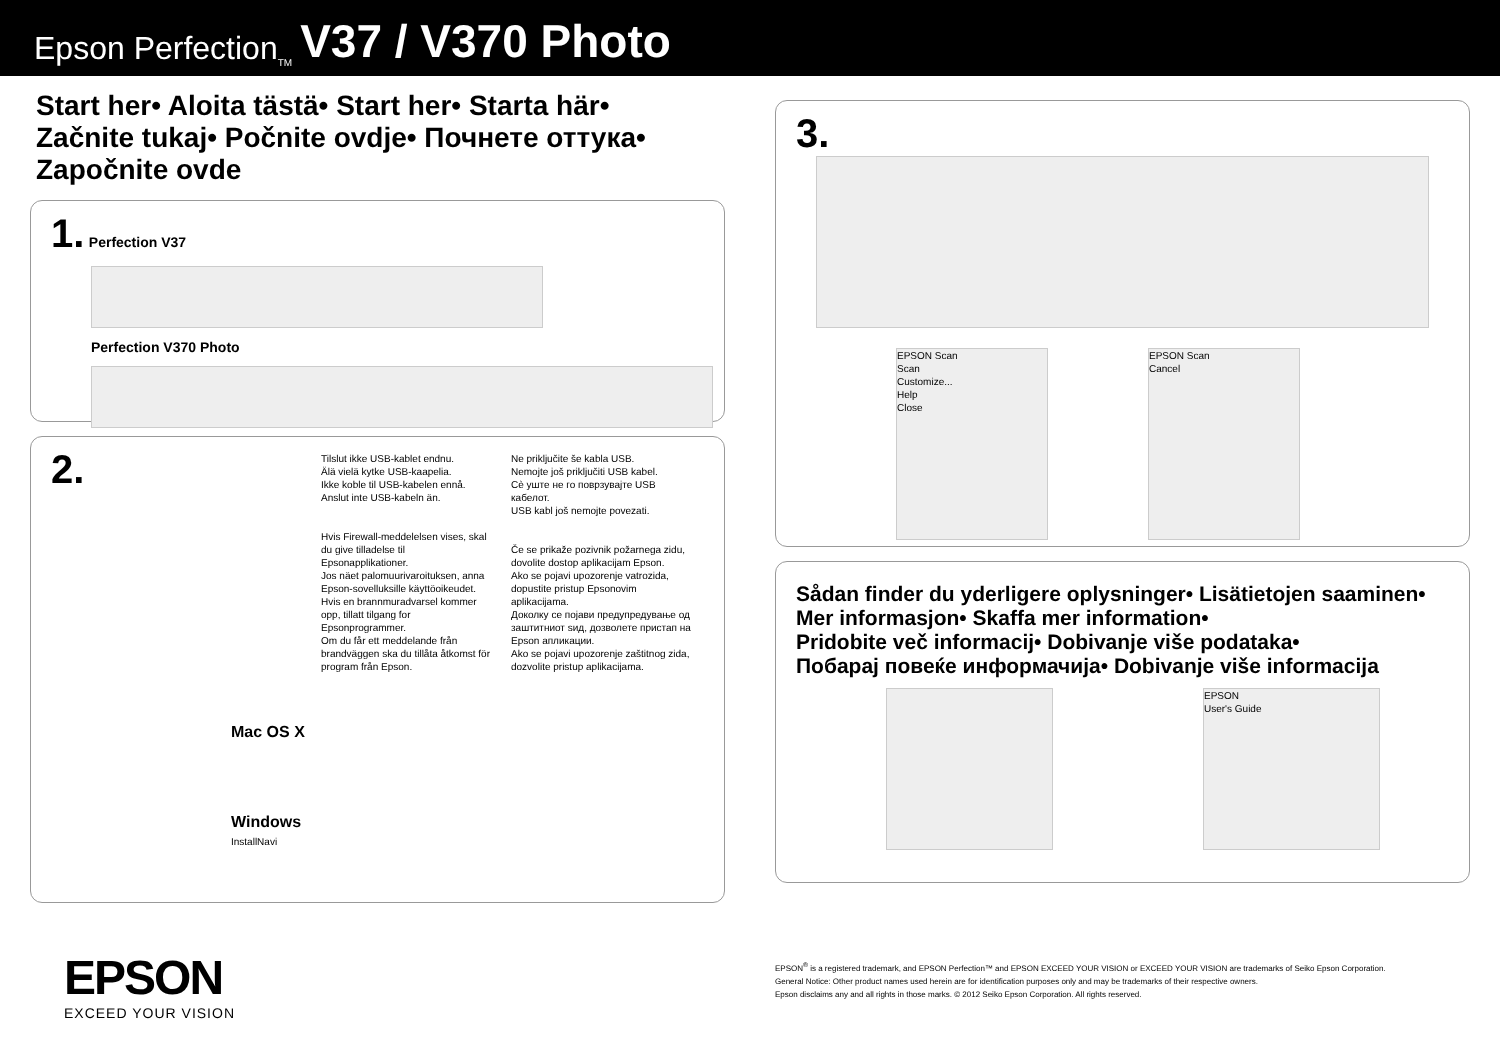Epson Perfection<sub>TM</sub> V37 / V370 Photo
Start her• Aloita tästä• Start her• Starta här•
Začnite tukaj• Počnite ovdje• Почнете оттука•
Započnite ovde
1. Perfection V37
Perfection V370 Photo
2.
Tilslut ikke USB-kablet endnu.
Älä vielä kytke USB-kaapelia.
Ikke koble til USB-kabelen ennå.
Anslut inte USB-kabeln än.
Hvis Firewall-meddelelsen vises, skal du give tilladelse til Epsonapplikationer.
Jos näet palomuurivaroituksen, anna Epson-sovelluksille käyttöoikeudet.
Hvis en brannmuradvarsel kommer opp, tillatt tilgang for Epsonprogrammer.
Om du får ett meddelande från brandväggen ska du tillåta åtkomst för program från Epson.
Ne priključite še kabla USB.
Nemojte još priključiti USB kabel.
Сè уште не го поврзувајте USB кабелот.
USB kabl još nemojte povezati.
Če se prikaže pozivnik požarnega zidu, dovolite dostop aplikacijam Epson.
Ako se pojavi upozorenje vatrozida, dopustite pristup Epsonovim aplikacijama.
Доколку се појави предупредување од заштитниот ѕид, дозволете пристап на Epson апликации.
Ako se pojavi upozorenje zaštitnog zida, dozvolite pristup aplikacijama.
Mac OS X
Windows
InstallNavi
3.
EPSON Scan
Scan
Customize...
Help
Close
EPSON Scan
Cancel
Sådan finder du yderligere oplysninger• Lisätietojen saaminen•
Mer informasjon• Skaffa mer information•
Pridobite več informacij• Dobivanje više podataka•
Побарај повеќе информачија• Dobivanje više informacija
EPSON
User's Guide
EPSON
EXCEED YOUR VISION
EPSON<sup>®</sup> is a registered trademark, and EPSON Perfection™ and EPSON EXCEED YOUR VISION or EXCEED YOUR VISION are trademarks of Seiko Epson Corporation.
General Notice: Other product names used herein are for identification purposes only and may be trademarks of their respective owners.
Epson disclaims any and all rights in those marks. © 2012 Seiko Epson Corporation. All rights reserved.